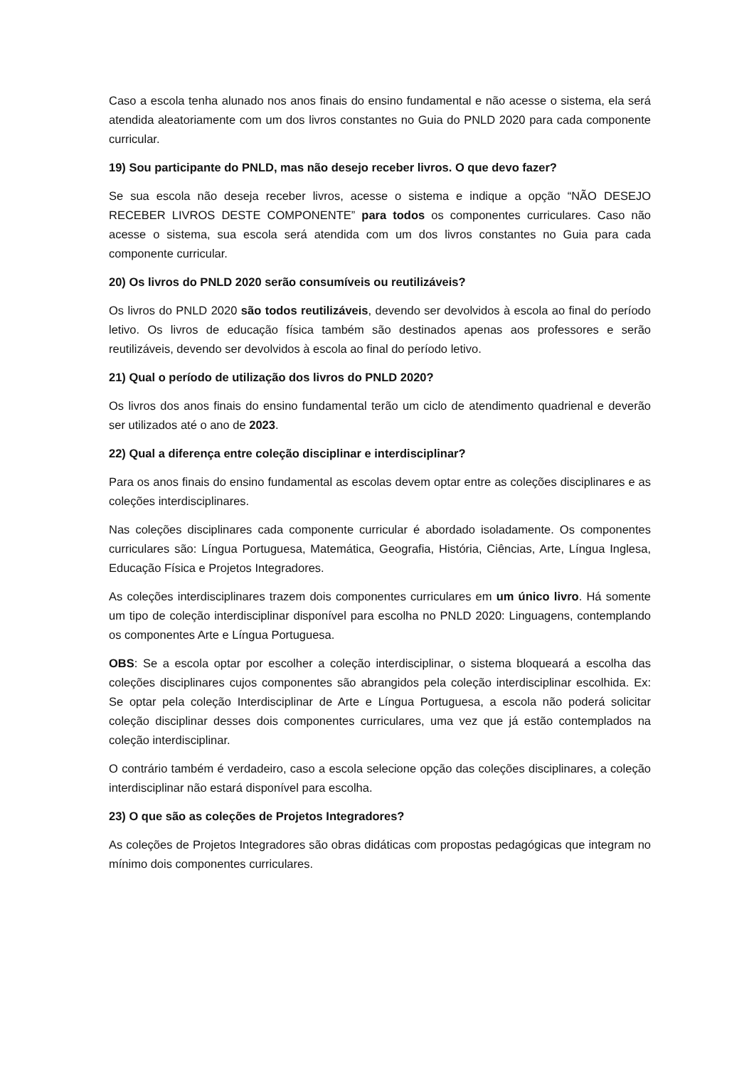Caso a escola tenha alunado nos anos finais do ensino fundamental e não acesse o sistema, ela será atendida aleatoriamente com um dos livros constantes no Guia do PNLD 2020 para cada componente curricular.
19) Sou participante do PNLD, mas não desejo receber livros. O que devo fazer?
Se sua escola não deseja receber livros, acesse o sistema e indique a opção “NÃO DESEJO RECEBER LIVROS DESTE COMPONENTE” para todos os componentes curriculares. Caso não acesse o sistema, sua escola será atendida com um dos livros constantes no Guia para cada componente curricular.
20) Os livros do PNLD 2020 serão consumíveis ou reutilizáveis?
Os livros do PNLD 2020 são todos reutilizáveis, devendo ser devolvidos à escola ao final do período letivo. Os livros de educação física também são destinados apenas aos professores e serão reutilizáveis, devendo ser devolvidos à escola ao final do período letivo.
21) Qual o período de utilização dos livros do PNLD 2020?
Os livros dos anos finais do ensino fundamental terão um ciclo de atendimento quadrienal e deverão ser utilizados até o ano de 2023.
22) Qual a diferença entre coleção disciplinar e interdisciplinar?
Para os anos finais do ensino fundamental as escolas devem optar entre as coleções disciplinares e as coleções interdisciplinares.
Nas coleções disciplinares cada componente curricular é abordado isoladamente. Os componentes curriculares são: Língua Portuguesa, Matemática, Geografia, História, Ciências, Arte, Língua Inglesa, Educação Física e Projetos Integradores.
As coleções interdisciplinares trazem dois componentes curriculares em um único livro. Há somente um tipo de coleção interdisciplinar disponível para escolha no PNLD 2020: Linguagens, contemplando os componentes Arte e Língua Portuguesa.
OBS: Se a escola optar por escolher a coleção interdisciplinar, o sistema bloqueará a escolha das coleções disciplinares cujos componentes são abrangidos pela coleção interdisciplinar escolhida. Ex: Se optar pela coleção Interdisciplinar de Arte e Língua Portuguesa, a escola não poderá solicitar coleção disciplinar desses dois componentes curriculares, uma vez que já estão contemplados na coleção interdisciplinar.
O contrário também é verdadeiro, caso a escola selecione opção das coleções disciplinares, a coleção interdisciplinar não estará disponível para escolha.
23) O que são as coleções de Projetos Integradores?
As coleções de Projetos Integradores são obras didáticas com propostas pedagógicas que integram no mínimo dois componentes curriculares.